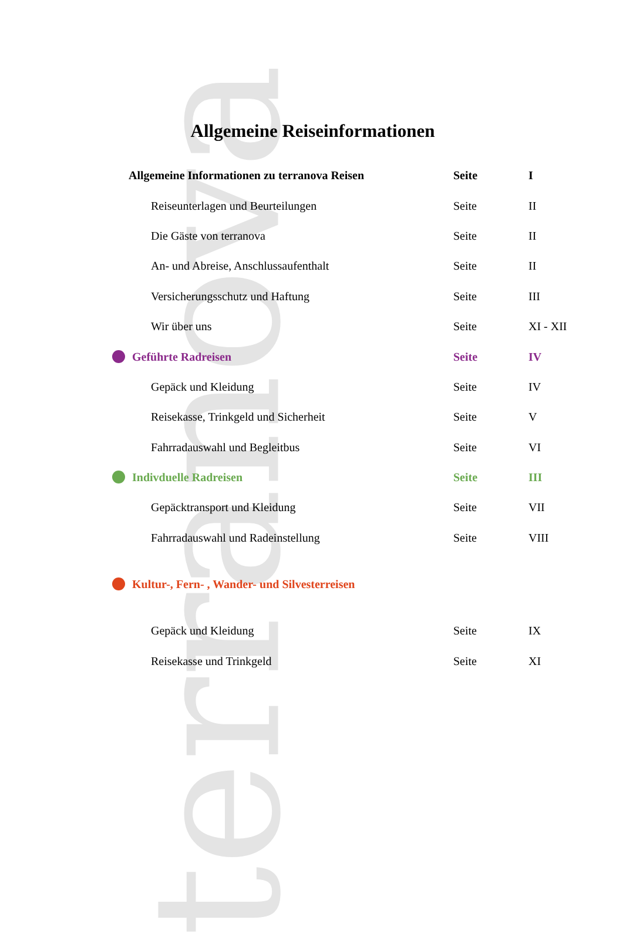terranova
Allgemeine Reiseinformationen
| Allgemeine Informationen zu terranova Reisen | Seite | I |
| Reiseunterlagen und Beurteilungen | Seite | II |
| Die Gäste von terranova | Seite | II |
| An- und Abreise, Anschlussaufenthalt | Seite | II |
| Versicherungsschutz und Haftung | Seite | III |
| Wir über uns | Seite | XI - XII |
| Geführte Radreisen | Seite | IV |
| Gepäck und Kleidung | Seite | IV |
| Reisekasse, Trinkgeld und Sicherheit | Seite | V |
| Fahrradauswahl und Begleitbus | Seite | VI |
| Indivduelle Radreisen | Seite | III |
| Gepäcktransport und Kleidung | Seite | VII |
| Fahrradauswahl und Radeinstellung | Seite | VIII |
| Kultur-, Fern- , Wander- und Silvesterreisen | | |
| Gepäck und Kleidung | Seite | IX |
| Reisekasse und Trinkgeld | Seite | XI |